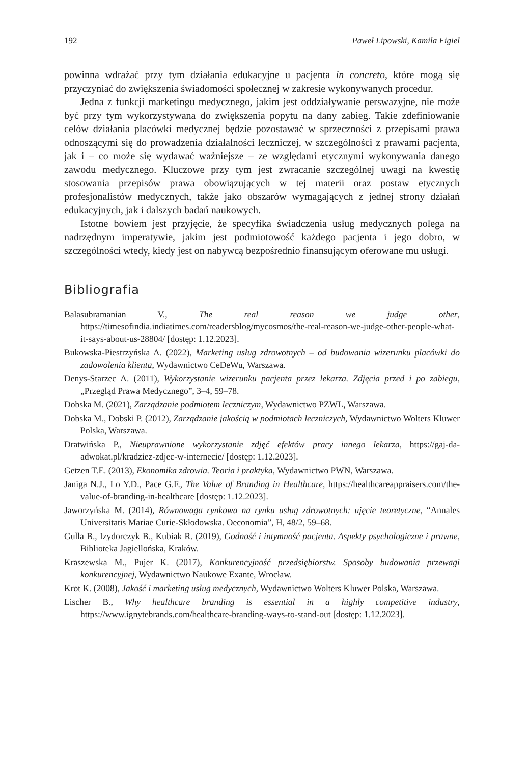192 Paweł Lipowski, Kamila Figiel
powinna wdrażać przy tym działania edukacyjne u pacjenta in concreto, które mogą się przyczyniać do zwiększenia świadomości społecznej w zakresie wykonywanych procedur.
Jedna z funkcji marketingu medycznego, jakim jest oddziaływanie perswazyjne, nie może być przy tym wykorzystywana do zwiększenia popytu na dany zabieg. Takie zdefiniowanie celów działania placówki medycznej będzie pozostawać w sprzeczności z przepisami prawa odnoszącymi się do prowadzenia działalności leczniczej, w szczególności z prawami pacjenta, jak i – co może się wydawać ważniejsze – ze względami etycznymi wykonywania danego zawodu medycznego. Kluczowe przy tym jest zwracanie szczególnej uwagi na kwestię stosowania przepisów prawa obowiązujących w tej materii oraz postaw etycznych profesjonalistów medycznych, także jako obszarów wymagających z jednej strony działań edukacyjnych, jak i dalszych badań naukowych.
Istotne bowiem jest przyjęcie, że specyfika świadczenia usług medycznych polega na nadrzędnym imperatywie, jakim jest podmiotowość każdego pacjenta i jego dobro, w szczególności wtedy, kiedy jest on nabywcą bezpośrednio finansującym oferowane mu usługi.
Bibliografia
Balasubramanian V., The real reason we judge other, https://timesofindia.indiatimes.com/readersblog/mycosmos/the-real-reason-we-judge-other-people-what-it-says-about-us-28804/ [dostęp: 1.12.2023].
Bukowska-Piestrzyńska A. (2022), Marketing usług zdrowotnych – od budowania wizerunku placówki do zadowolenia klienta, Wydawnictwo CeDeWu, Warszawa.
Denys-Starzec A. (2011), Wykorzystanie wizerunku pacjenta przez lekarza. Zdjęcia przed i po zabiegu, „Przegląd Prawa Medycznego”, 3–4, 59–78.
Dobska M. (2021), Zarządzanie podmiotem leczniczym, Wydawnictwo PZWL, Warszawa.
Dobska M., Dobski P. (2012), Zarządzanie jakością w podmiotach leczniczych, Wydawnictwo Wolters Kluwer Polska, Warszawa.
Dratwińska P., Nieuprawnione wykorzystanie zdjęć efektów pracy innego lekarza, https://gaj-da-adwokat.pl/kradziez-zdjec-w-internecie/ [dostęp: 1.12.2023].
Getzen T.E. (2013), Ekonomika zdrowia. Teoria i praktyka, Wydawnictwo PWN, Warszawa.
Janiga N.J., Lo Y.D., Pace G.F., The Value of Branding in Healthcare, https://healthcareappraisers.com/the-value-of-branding-in-healthcare [dostęp: 1.12.2023].
Jaworzyńska M. (2014), Równowaga rynkowa na rynku usług zdrowotnych: ujęcie teoretyczne, “Annales Universitatis Mariae Curie-Skłodowska. Oeconomia”, H, 48/2, 59–68.
Gulla B., Izydorczyk B., Kubiak R. (2019), Godność i intymność pacjenta. Aspekty psychologiczne i prawne, Biblioteka Jagiellońska, Kraków.
Kraszewska M., Pujer K. (2017), Konkurencyjność przedsiębiorstw. Sposoby budowania przewagi konkurencyjnej, Wydawnictwo Naukowe Exante, Wrocław.
Krot K. (2008), Jakość i marketing usług medycznych, Wydawnictwo Wolters Kluwer Polska, Warszawa.
Lischer B., Why healthcare branding is essential in a highly competitive industry, https://www.ignytebrands.com/healthcare-branding-ways-to-stand-out [dostęp: 1.12.2023].